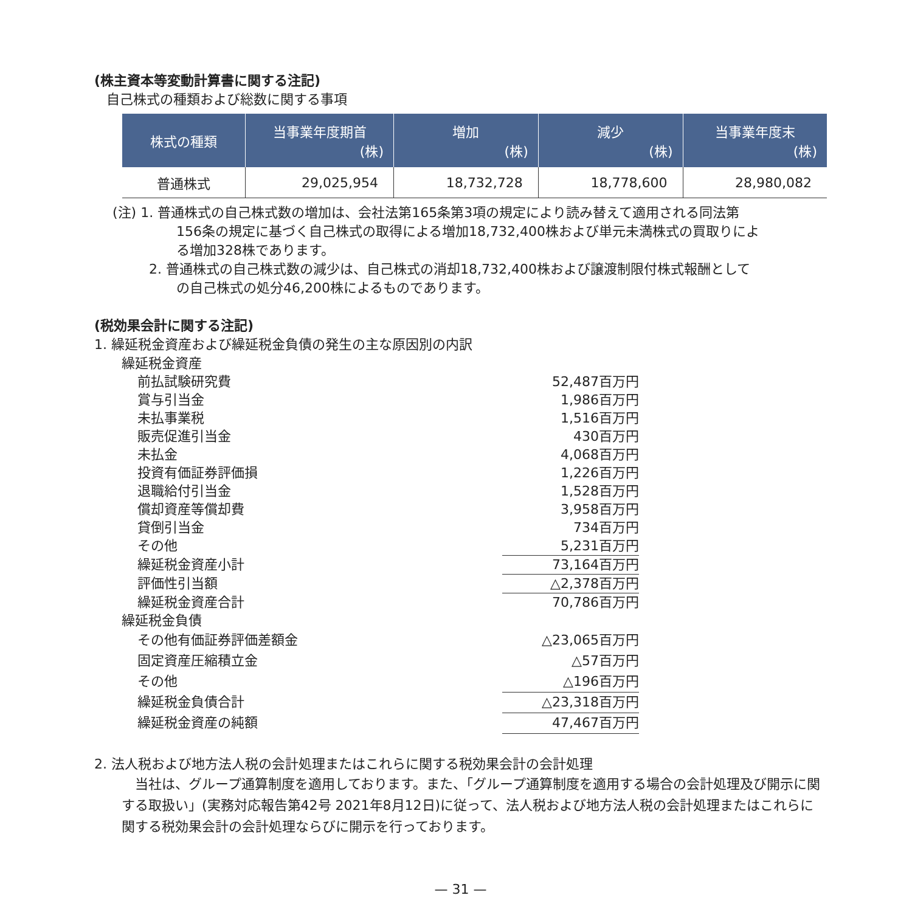(株主資本等変動計算書に関する注記)
自己株式の種類および総数に関する事項
| 株式の種類 | 当事業年度期首 (株) | 増加 (株) | 減少 (株) | 当事業年度末 (株) |
| --- | --- | --- | --- | --- |
| 普通株式 | 29,025,954 | 18,732,728 | 18,778,600 | 28,980,082 |
(注) 1. 普通株式の自己株式数の増加は、会社法第165条第3項の規定により読み替えて適用される同法第
156条の規定に基づく自己株式の取得による増加18,732,400株および単元未満株式の買取りによ
る増加328株であります。
2. 普通株式の自己株式数の減少は、自己株式の消却18,732,400株および譲渡制限付株式報酬として
の自己株式の処分46,200株によるものであります。
(税効果会計に関する注記)
1. 繰延税金資産および繰延税金負債の発生の主な原因別の内訳
繰延税金資産
| 前払試験研究費 | 52,487百万円 |
| 賞与引当金 | 1,986百万円 |
| 未払事業税 | 1,516百万円 |
| 販売促進引当金 | 430百万円 |
| 未払金 | 4,068百万円 |
| 投資有価証券評価損 | 1,226百万円 |
| 退職給付引当金 | 1,528百万円 |
| 償却資産等償却費 | 3,958百万円 |
| 貸倒引当金 | 734百万円 |
| その他 | 5,231百万円 |
| 繰延税金資産小計 | 73,164百万円 |
| 評価性引当額 | △2,378百万円 |
| 繰延税金資産合計 | 70,786百万円 |
| 繰延税金負債 | |
| その他有価証券評価差額金 | △23,065百万円 |
| 固定資産圧縮積立金 | △57百万円 |
| その他 | △196百万円 |
| 繰延税金負債合計 | △23,318百万円 |
| 繰延税金資産の純額 | 47,467百万円 |
2. 法人税および地方法人税の会計処理またはこれらに関する税効果会計の会計処理
当社は、グループ通算制度を適用しております。また、「グループ通算制度を適用する場合の会計処理及び開示に関する取扱い」(実務対応報告第42号 2021年8月12日)に従って、法人税および地方法人税の会計処理またはこれらに関する税効果会計の会計処理ならびに開示を行っております。
— 31 —